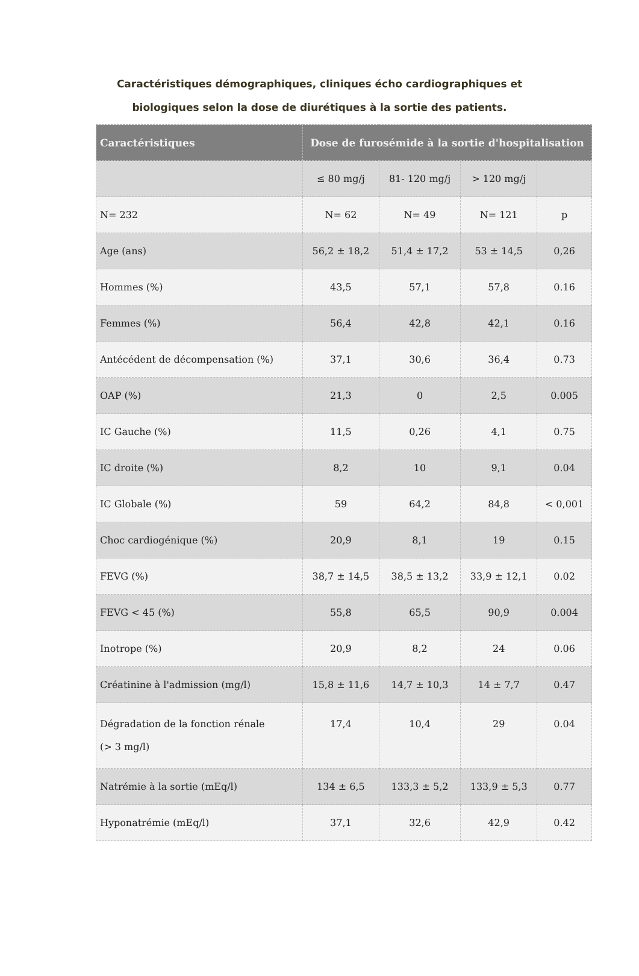Caractéristiques démographiques, cliniques écho cardiographiques et
biologiques selon la dose de diurétiques à la sortie des patients.
| Caractéristiques | Dose de furosémide à la sortie d'hospitalisation | | | |
| --- | --- | --- | --- | --- |
| | ≤ 80 mg/j | 81- 120 mg/j | > 120 mg/j | |
| N= 232 | N= 62 | N= 49 | N= 121 | p |
| Age (ans) | 56,2 ± 18,2 | 51,4 ± 17,2 | 53 ± 14,5 | 0,26 |
| Hommes (%) | 43,5 | 57,1 | 57,8 | 0.16 |
| Femmes (%) | 56,4 | 42,8 | 42,1 | 0.16 |
| Antécédent de décompensation (%) | 37,1 | 30,6 | 36,4 | 0.73 |
| OAP (%) | 21,3 | 0 | 2,5 | 0.005 |
| IC Gauche (%) | 11,5 | 0,26 | 4,1 | 0.75 |
| IC droite (%) | 8,2 | 10 | 9,1 | 0.04 |
| IC Globale (%) | 59 | 64,2 | 84,8 | < 0,001 |
| Choc cardiogénique (%) | 20,9 | 8,1 | 19 | 0.15 |
| FEVG (%) | 38,7 ± 14,5 | 38,5 ± 13,2 | 33,9 ± 12,1 | 0.02 |
| FEVG < 45 (%) | 55,8 | 65,5 | 90,9 | 0.004 |
| Inotrope (%) | 20,9 | 8,2 | 24 | 0.06 |
| Créatinine à l'admission (mg/l) | 15,8 ± 11,6 | 14,7 ± 10,3 | 14 ± 7,7 | 0.47 |
| Dégradation de la fonction rénale (> 3 mg/l) | 17,4 | 10,4 | 29 | 0.04 |
| Natrémie à la sortie (mEq/l) | 134 ± 6,5 | 133,3 ± 5,2 | 133,9 ± 5,3 | 0.77 |
| Hyponatrémie (mEq/l) | 37,1 | 32,6 | 42,9 | 0.42 |